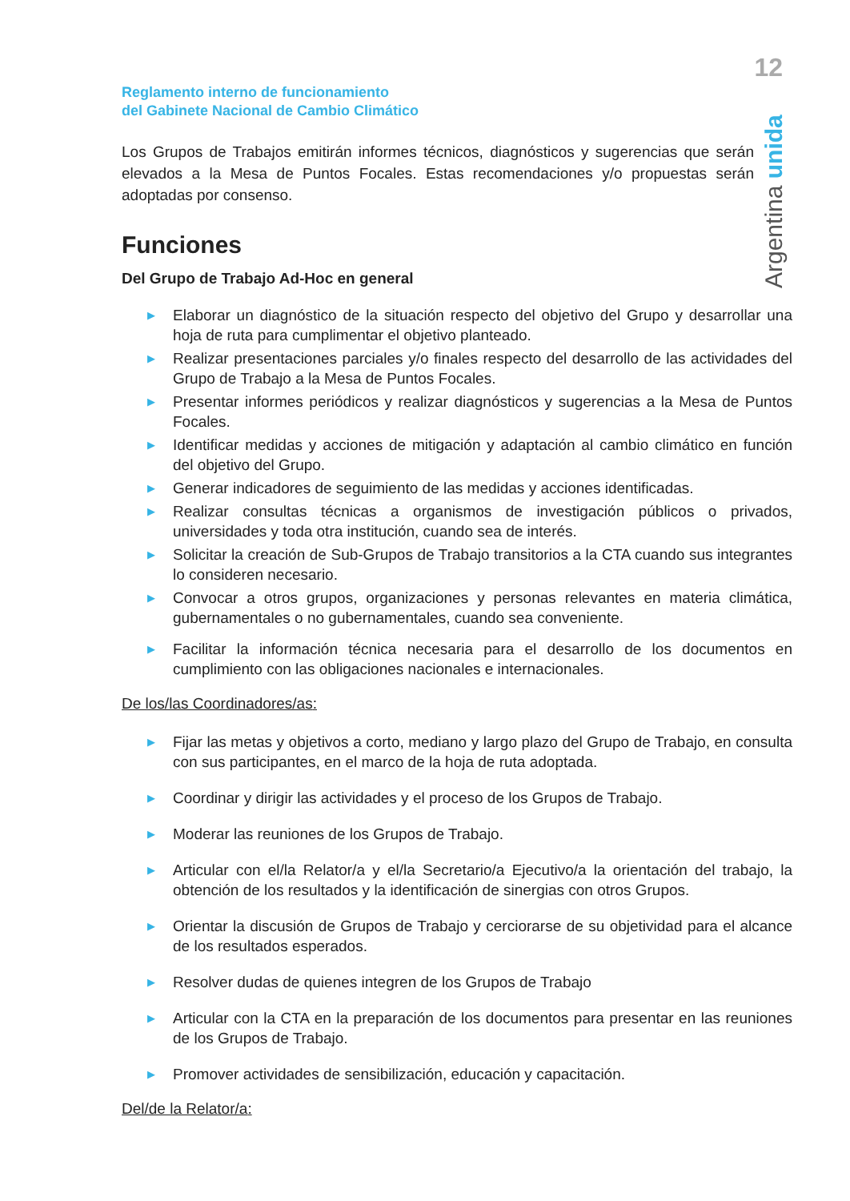12
Argentina unida
Reglamento interno de funcionamiento
del Gabinete Nacional de Cambio Climático
Los Grupos de Trabajos emitirán informes técnicos, diagnósticos y sugerencias que serán elevados a la Mesa de Puntos Focales. Estas recomendaciones y/o propuestas serán adoptadas por consenso.
Funciones
Del Grupo de Trabajo Ad-Hoc en general
▶ Elaborar un diagnóstico de la situación respecto del objetivo del Grupo y desarrollar una hoja de ruta para cumplimentar el objetivo planteado.
▶ Realizar presentaciones parciales y/o finales respecto del desarrollo de las actividades del Grupo de Trabajo a la Mesa de Puntos Focales.
▶ Presentar informes periódicos y realizar diagnósticos y sugerencias a la Mesa de Puntos Focales.
▶ Identificar medidas y acciones de mitigación y adaptación al cambio climático en función del objetivo del Grupo.
▶ Generar indicadores de seguimiento de las medidas y acciones identificadas.
▶ Realizar consultas técnicas a organismos de investigación públicos o privados, universidades y toda otra institución, cuando sea de interés.
▶ Solicitar la creación de Sub-Grupos de Trabajo transitorios a la CTA cuando sus integrantes lo consideren necesario.
▶ Convocar a otros grupos, organizaciones y personas relevantes en materia climática, gubernamentales o no gubernamentales, cuando sea conveniente.
▶ Facilitar la información técnica necesaria para el desarrollo de los documentos en cumplimiento con las obligaciones nacionales e internacionales.
De los/las Coordinadores/as:
▶ Fijar las metas y objetivos a corto, mediano y largo plazo del Grupo de Trabajo, en consulta con sus participantes, en el marco de la hoja de ruta adoptada.
▶ Coordinar y dirigir las actividades y el proceso de los Grupos de Trabajo.
▶ Moderar las reuniones de los Grupos de Trabajo.
▶ Articular con el/la Relator/a y el/la Secretario/a Ejecutivo/a la orientación del trabajo, la obtención de los resultados y la identificación de sinergias con otros Grupos.
▶ Orientar la discusión de Grupos de Trabajo y cerciorarse de su objetividad para el alcance de los resultados esperados.
▶ Resolver dudas de quienes integren de los Grupos de Trabajo
▶ Articular con la CTA en la preparación de los documentos para presentar en las reuniones de los Grupos de Trabajo.
▶ Promover actividades de sensibilización, educación y capacitación.
Del/de la Relator/a: